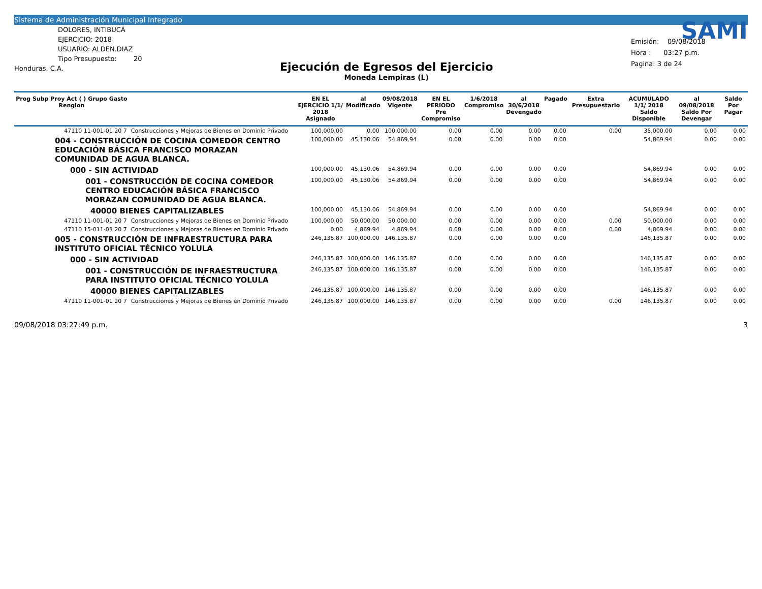Sistema de Administración Municipal Integrado
DOLORES, INTIBUCÁ
EJERCICIO: 2018
USUARIO: ALDEN.DIAZ
Tipo Presupuesto: 20
Honduras, C.A.
Ejecución de Egresos del Ejercicio
Moneda Lempiras (L)
SAMI
Emisión: 09/08/2018
Hora : 03:27 p.m.
Pagina: 3 de 24
| Prog Subp Proy Act ( ) Grupo Gasto Renglon | | EN EL EJERCICIO 1/1/ 2018 Asignado | al Modificado | 09/08/2018 Vigente | EN EL PERIODO Pre Compromiso | 1/6/2018 Compromiso | al 30/6/2018 Devengado | Pagado | Extra Presupuestario | ACUMULADO 1/1/ 2018 Saldo Disponible | al 09/08/2018 Saldo Por Devengar | Saldo Por Pagar |
| --- | --- | --- | --- | --- | --- | --- | --- | --- | --- | --- | --- | --- |
| 47110 11-001-01 20 7 | Construcciones y Mejoras de Bienes en Dominio Privado | 100,000.00 | 0.00 | 100,000.00 | 0.00 | 0.00 | 0.00 | 0.00 | 0.00 | 35,000.00 | 0.00 | 0.00 |
| 004 - CONSTRUCCIÓN DE COCINA COMEDOR CENTRO EDUCACIÓN BÁSICA FRANCISCO MORAZAN COMUNIDAD DE AGUA BLANCA. | | 100,000.00 | 45,130.06 | 54,869.94 | 0.00 | 0.00 | 0.00 | 0.00 | | 54,869.94 | 0.00 | 0.00 |
| 000 - SIN ACTIVIDAD | | 100,000.00 | 45,130.06 | 54,869.94 | 0.00 | 0.00 | 0.00 | 0.00 | | 54,869.94 | 0.00 | 0.00 |
| 001 - CONSTRUCCIÓN DE COCINA COMEDOR CENTRO EDUCACIÓN BÁSICA FRANCISCO MORAZAN COMUNIDAD DE AGUA BLANCA. | | 100,000.00 | 45,130.06 | 54,869.94 | 0.00 | 0.00 | 0.00 | 0.00 | | 54,869.94 | 0.00 | 0.00 |
| 40000 BIENES CAPITALIZABLES | | 100,000.00 | 45,130.06 | 54,869.94 | 0.00 | 0.00 | 0.00 | 0.00 | | 54,869.94 | 0.00 | 0.00 |
| 47110 11-001-01 20 7 | Construcciones y Mejoras de Bienes en Dominio Privado | 100,000.00 | 50,000.00 | 50,000.00 | 0.00 | 0.00 | 0.00 | 0.00 | 0.00 | 50,000.00 | 0.00 | 0.00 |
| 47110 15-011-03 20 7 | Construcciones y Mejoras de Bienes en Dominio Privado | 0.00 | 4,869.94 | 4,869.94 | 0.00 | 0.00 | 0.00 | 0.00 | 0.00 | 4,869.94 | 0.00 | 0.00 |
| 005 - CONSTRUCCIÓN DE INFRAESTRUCTURA PARA INSTITUTO OFICIAL TÉCNICO YOLULA | | 246,135.87 | 100,000.00 | 146,135.87 | 0.00 | 0.00 | 0.00 | 0.00 | | 146,135.87 | 0.00 | 0.00 |
| 000 - SIN ACTIVIDAD | | 246,135.87 | 100,000.00 | 146,135.87 | 0.00 | 0.00 | 0.00 | 0.00 | | 146,135.87 | 0.00 | 0.00 |
| 001 - CONSTRUCCIÓN DE INFRAESTRUCTURA PARA INSTITUTO OFICIAL TÉCNICO YOLULA | | 246,135.87 | 100,000.00 | 146,135.87 | 0.00 | 0.00 | 0.00 | 0.00 | | 146,135.87 | 0.00 | 0.00 |
| 40000 BIENES CAPITALIZABLES | | 246,135.87 | 100,000.00 | 146,135.87 | 0.00 | 0.00 | 0.00 | 0.00 | | 146,135.87 | 0.00 | 0.00 |
| 47110 11-001-01 20 7 | Construcciones y Mejoras de Bienes en Dominio Privado | 246,135.87 | 100,000.00 | 146,135.87 | 0.00 | 0.00 | 0.00 | 0.00 | 0.00 | 146,135.87 | 0.00 | 0.00 |
09/08/2018 03:27:49 p.m. 3